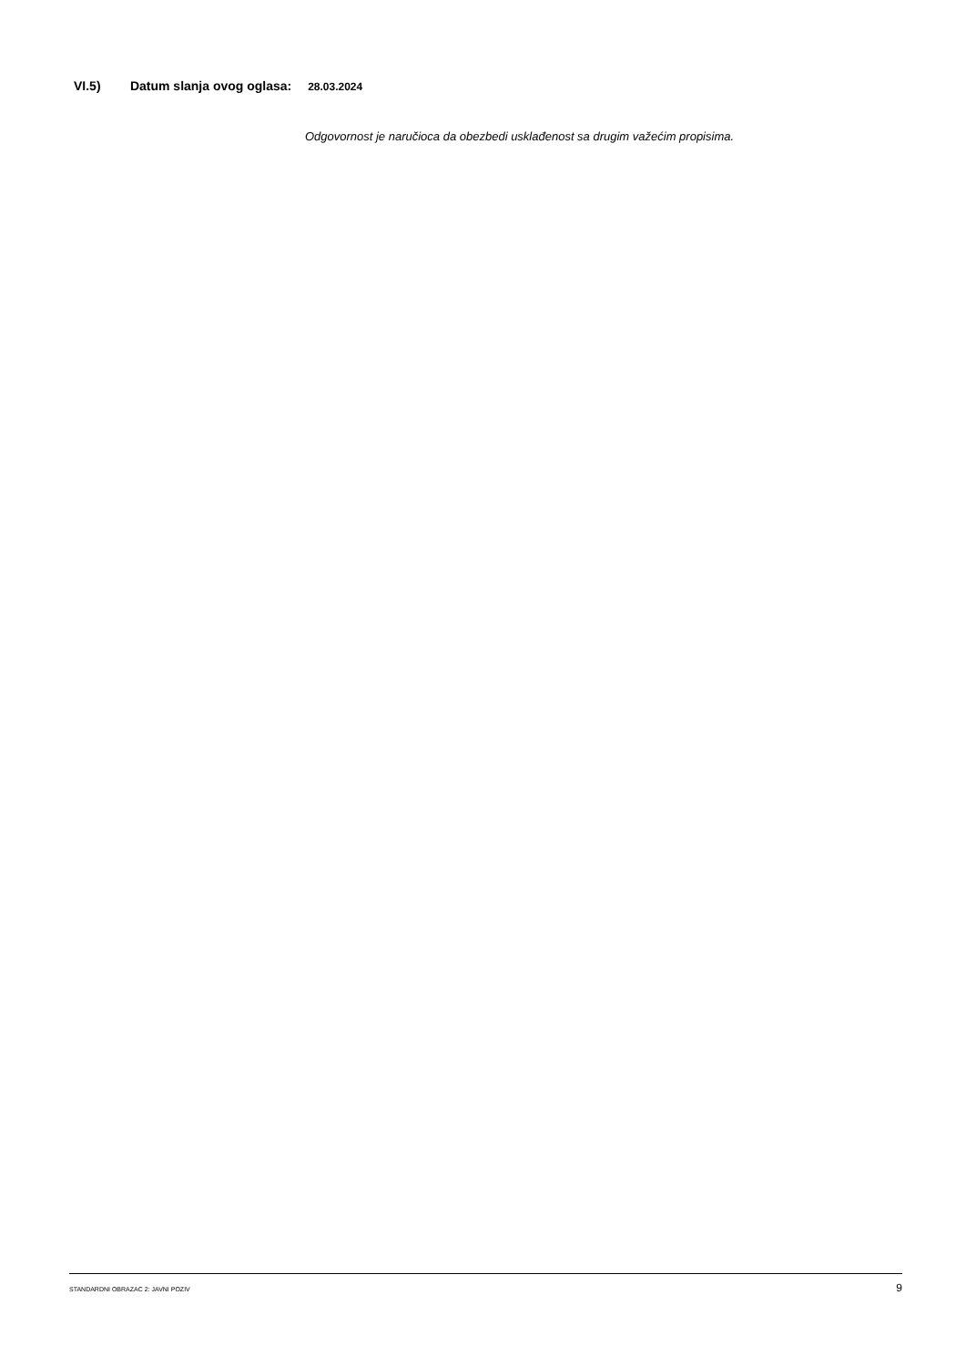VI.5) Datum slanja ovog oglasa: 28.03.2024
Odgovornost je naručioca da obezbedi usklađenost sa drugim važećim propisima.
STANDARDNI OBRAZAC 2: JAVNI POZIV 9